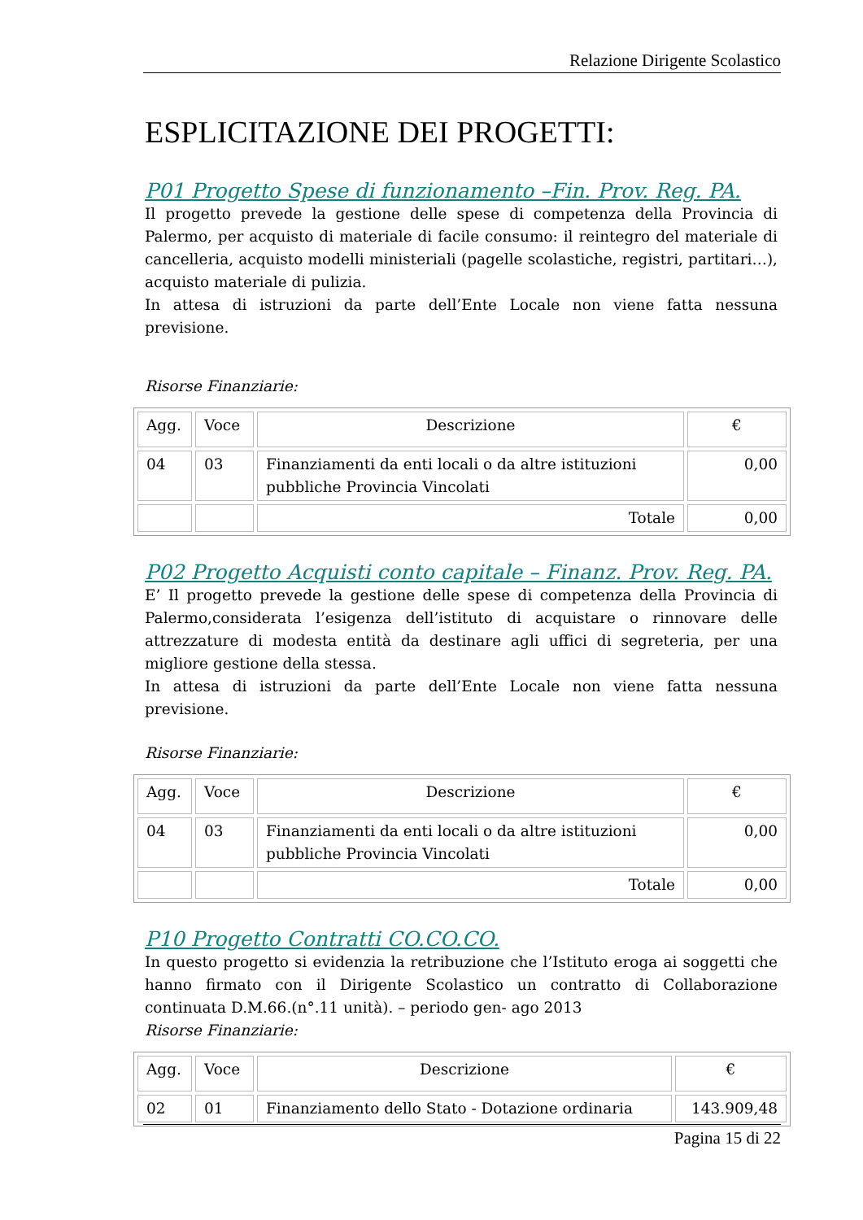Relazione Dirigente Scolastico
ESPLICITAZIONE DEI PROGETTI:
P01 Progetto Spese di funzionamento –Fin. Prov. Reg. PA.
Il progetto prevede la gestione delle spese di competenza della Provincia di Palermo, per acquisto di materiale di facile consumo: il reintegro del materiale di cancelleria, acquisto modelli ministeriali (pagelle scolastiche, registri, partitari…), acquisto materiale di pulizia.
In attesa di istruzioni da parte dell’Ente Locale non viene fatta nessuna previsione.
Risorse Finanziarie:
| Agg. | Voce | Descrizione | € |
| --- | --- | --- | --- |
| 04 | 03 | Finanziamenti da enti locali o da altre istituzioni pubbliche Provincia Vincolati | 0,00 |
| | | Totale | 0,00 |
P02 Progetto Acquisti conto capitale – Finanz. Prov. Reg. PA.
E’ Il progetto prevede la gestione delle spese di competenza della Provincia di Palermo,considerata l’esigenza dell’istituto di acquistare o rinnovare delle attrezzature di modesta entità da destinare agli uffici di segreteria, per una migliore gestione della stessa.
In attesa di istruzioni da parte dell’Ente Locale non viene fatta nessuna previsione.
Risorse Finanziarie:
| Agg. | Voce | Descrizione | € |
| --- | --- | --- | --- |
| 04 | 03 | Finanziamenti da enti locali o da altre istituzioni pubbliche Provincia Vincolati | 0,00 |
| | | Totale | 0,00 |
P10 Progetto Contratti CO.CO.CO.
In questo progetto si evidenzia la retribuzione che l’Istituto eroga ai soggetti che hanno firmato con il Dirigente Scolastico un contratto di Collaborazione continuata D.M.66.(n°.11 unità). – periodo gen- ago 2013
Risorse Finanziarie:
| Agg. | Voce | Descrizione | € |
| --- | --- | --- | --- |
| 02 | 01 | Finanziamento dello Stato - Dotazione ordinaria | 143.909,48 |
Pagina 15 di 22